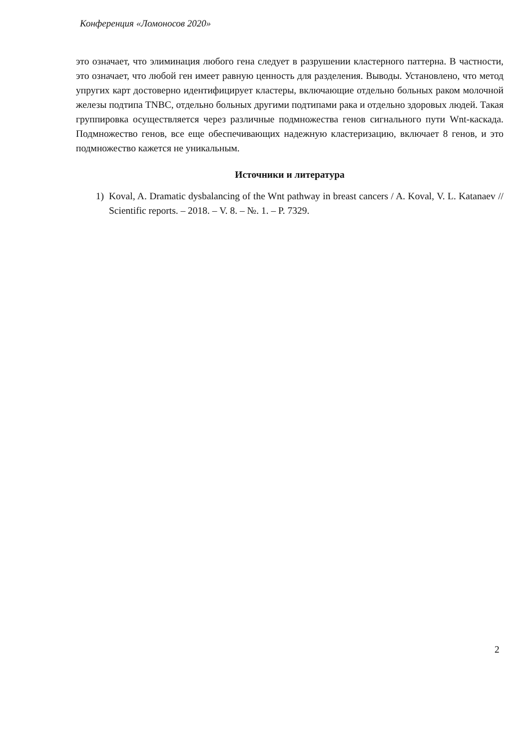Конференция «Ломоносов 2020»
это означает, что элиминация любого гена следует в разрушении кластерного паттерна. В частности, это означает, что любой ген имеет равную ценность для разделения. Выводы. Установлено, что метод упругих карт достоверно идентифицирует кластеры, включающие отдельно больных раком молочной железы подтипа TNBC, отдельно больных другими подтипами рака и отдельно здоровых людей. Такая группировка осуществляется через различные подмножества генов сигнального пути Wnt-каскада. Подмножество генов, все еще обеспечивающих надежную кластеризацию, включает 8 генов, и это подмножество кажется не уникальным.
Источники и литература
1) Koval, A. Dramatic dysbalancing of the Wnt pathway in breast cancers / A. Koval, V. L. Katanaev // Scientific reports. – 2018. – V. 8. – №. 1. – P. 7329.
2